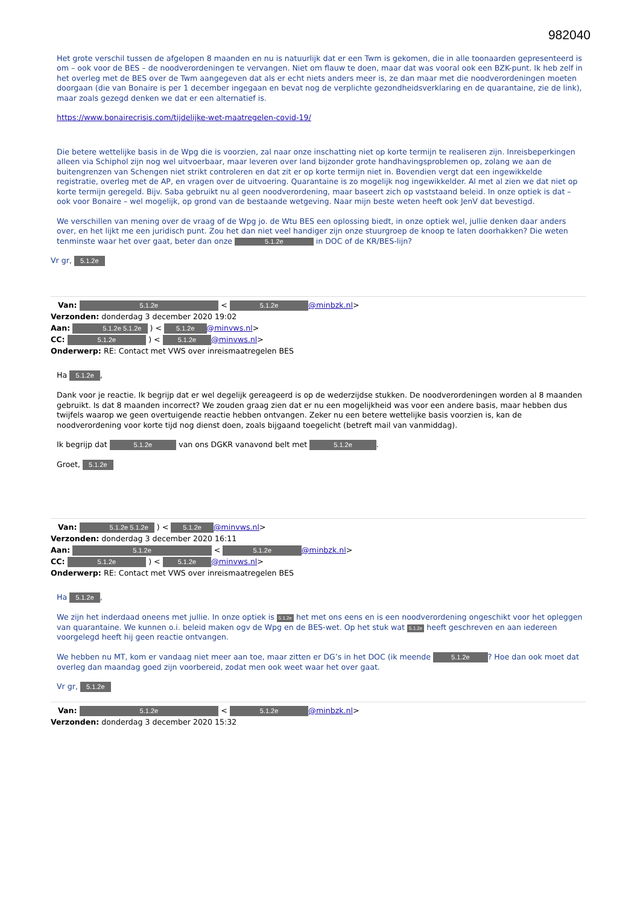982040
Het grote verschil tussen de afgelopen 8 maanden en nu is natuurlijk dat er een Twm is gekomen, die in alle toonaarden gepresenteerd is om – ook voor de BES – de noodverordeningen te vervangen. Niet om flauw te doen, maar dat was vooral ook een BZK-punt. Ik heb zelf in het overleg met de BES over de Twm aangegeven dat als er echt niets anders meer is, ze dan maar met die noodverordeningen moeten doorgaan (die van Bonaire is per 1 december ingegaan en bevat nog de verplichte gezondheidsverklaring en de quarantaine, zie de link), maar zoals gezegd denken we dat er een alternatief is.
https://www.bonairecrisis.com/tijdelijke-wet-maatregelen-covid-19/
Die betere wettelijke basis in de Wpg die is voorzien, zal naar onze inschatting niet op korte termijn te realiseren zijn. Inreisbeperkingen alleen via Schiphol zijn nog wel uitvoerbaar, maar leveren over land bijzonder grote handhavingsproblemen op, zolang we aan de buitengrenzen van Schengen niet strikt controleren en dat zit er op korte termijn niet in. Bovendien vergt dat een ingewikkelde registratie, overleg met de AP, en vragen over de uitvoering. Quarantaine is zo mogelijk nog ingewikkelder. Al met al zien we dat niet op korte termijn geregeld. Bijv. Saba gebruikt nu al geen noodverordening, maar baseert zich op vaststaand beleid. In onze optiek is dat – ook voor Bonaire – wel mogelijk, op grond van de bestaande wetgeving. Naar mijn beste weten heeft ook JenV dat bevestigd.
We verschillen van mening over de vraag of de Wpg jo. de Wtu BES een oplossing biedt, in onze optiek wel, jullie denken daar anders over, en het lijkt me een juridisch punt. Zou het dan niet veel handiger zijn onze stuurgroep de knoop te laten doorhakken? Die weten tenminste waar het over gaat, beter dan onze 5.1.2e in DOC of de KR/BES-lijn?
Vr gr, 5.1.2e
Van: 5.1.2e < 5.1.2e @minbzk.nl>
Verzonden: donderdag 3 december 2020 19:02
Aan: 5.1.2e 5.1.2e ) < 5.1.2e @minvws.nl>
CC: 5.1.2e ) < 5.1.2e @minvws.nl>
Onderwerp: RE: Contact met VWS over inreismaatregelen BES
Ha 5.1.2e,
Dank voor je reactie. Ik begrijp dat er wel degelijk gereageerd is op de wederzijdse stukken. De noodverordeningen worden al 8 maanden gebruikt. Is dat 8 maanden incorrect? We zouden graag zien dat er nu een mogelijkheid was voor een andere basis, maar hebben dus twijfels waarop we geen overtuigende reactie hebben ontvangen. Zeker nu een betere wettelijke basis voorzien is, kan de noodverordening voor korte tijd nog dienst doen, zoals bijgaand toegelicht (betreft mail van vanmiddag).
Ik begrijp dat 5.1.2e van ons DGKR vanavond belt met 5.1.2e.
Groet, 5.1.2e
Van: 5.1.2e 5.1.2e ) < 5.1.2e @minvws.nl>
Verzonden: donderdag 3 december 2020 16:11
Aan: 5.1.2e < 5.1.2e @minbzk.nl>
CC: 5.1.2e ) < 5.1.2e @minvws.nl>
Onderwerp: RE: Contact met VWS over inreismaatregelen BES
Ha 5.1.2e,
We zijn het inderdaad oneens met jullie. In onze optiek is 5.1.2e het met ons eens en is een noodverordening ongeschikt voor het opleggen van quarantaine. We kunnen o.i. beleid maken ogv de Wpg en de BES-wet. Op het stuk wat 5.1.2e heeft geschreven en aan iedereen voorgelegd heeft hij geen reactie ontvangen.
We hebben nu MT, kom er vandaag niet meer aan toe, maar zitten er DG’s in het DOC (ik meende 5.1.2e? Hoe dan ook moet dat overleg dan maandag goed zijn voorbereid, zodat men ook weet waar het over gaat.
Vr gr, 5.1.2e
Van: 5.1.2e < 5.1.2e @minbzk.nl>
Verzonden: donderdag 3 december 2020 15:32